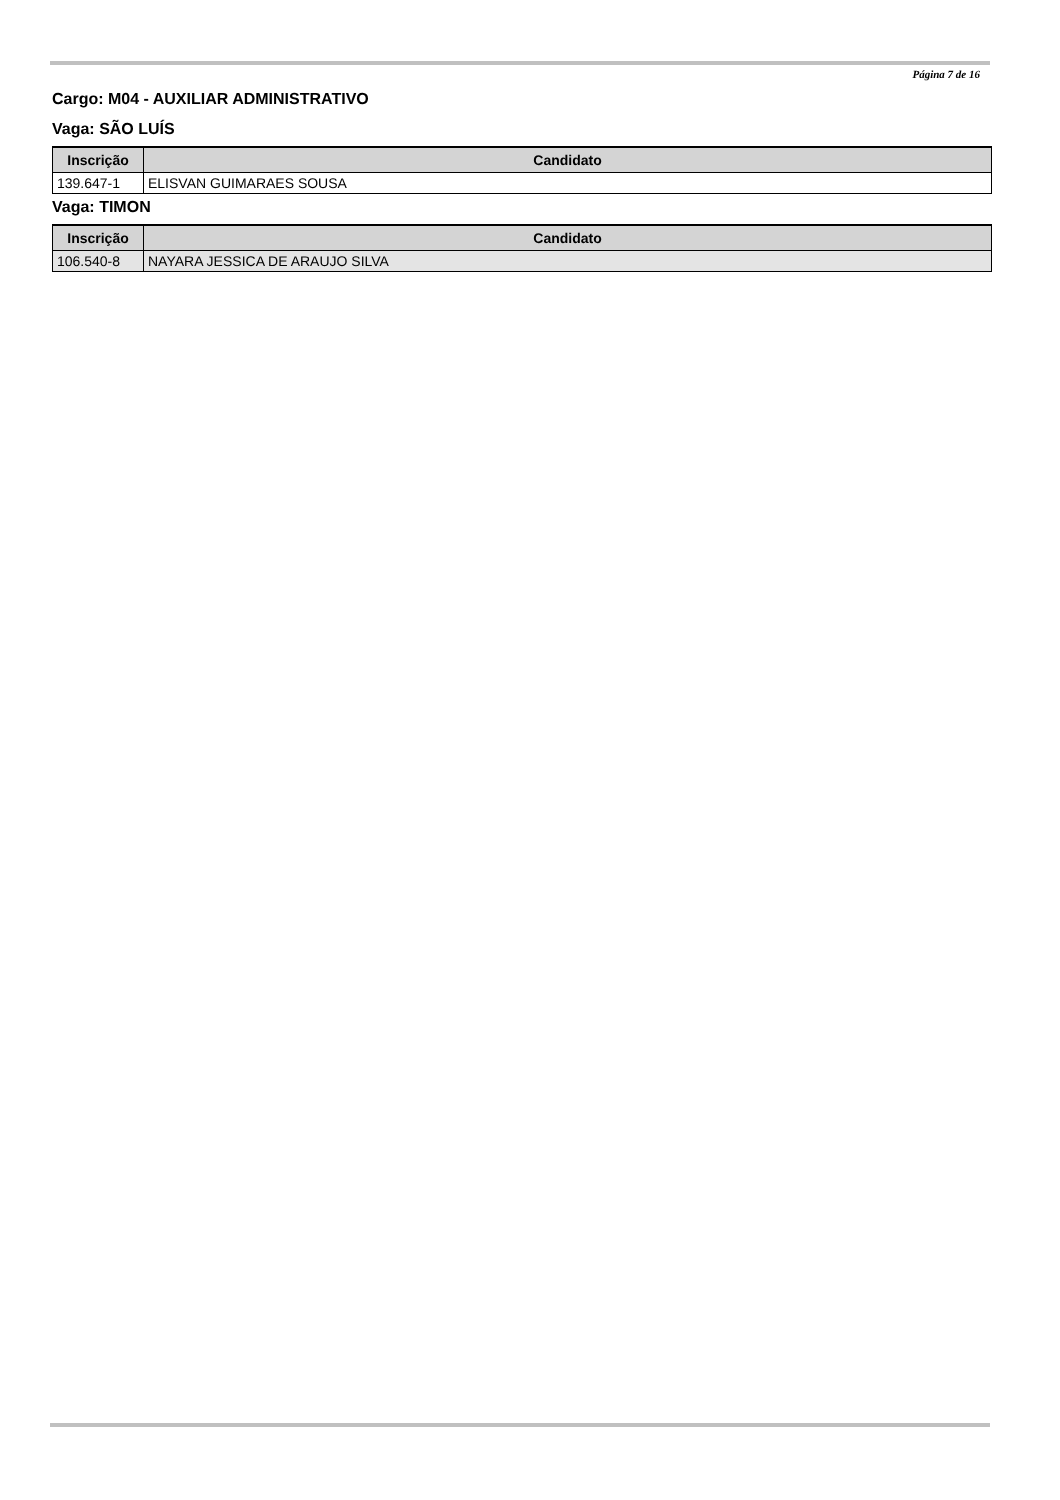Página 7 de 16
Cargo: M04 - AUXILIAR ADMINISTRATIVO
Vaga: SÃO LUÍS
| Inscrição | Candidato |
| --- | --- |
| 139.647-1 | ELISVAN GUIMARAES SOUSA |
Vaga: TIMON
| Inscrição | Candidato |
| --- | --- |
| 106.540-8 | NAYARA JESSICA DE ARAUJO SILVA |